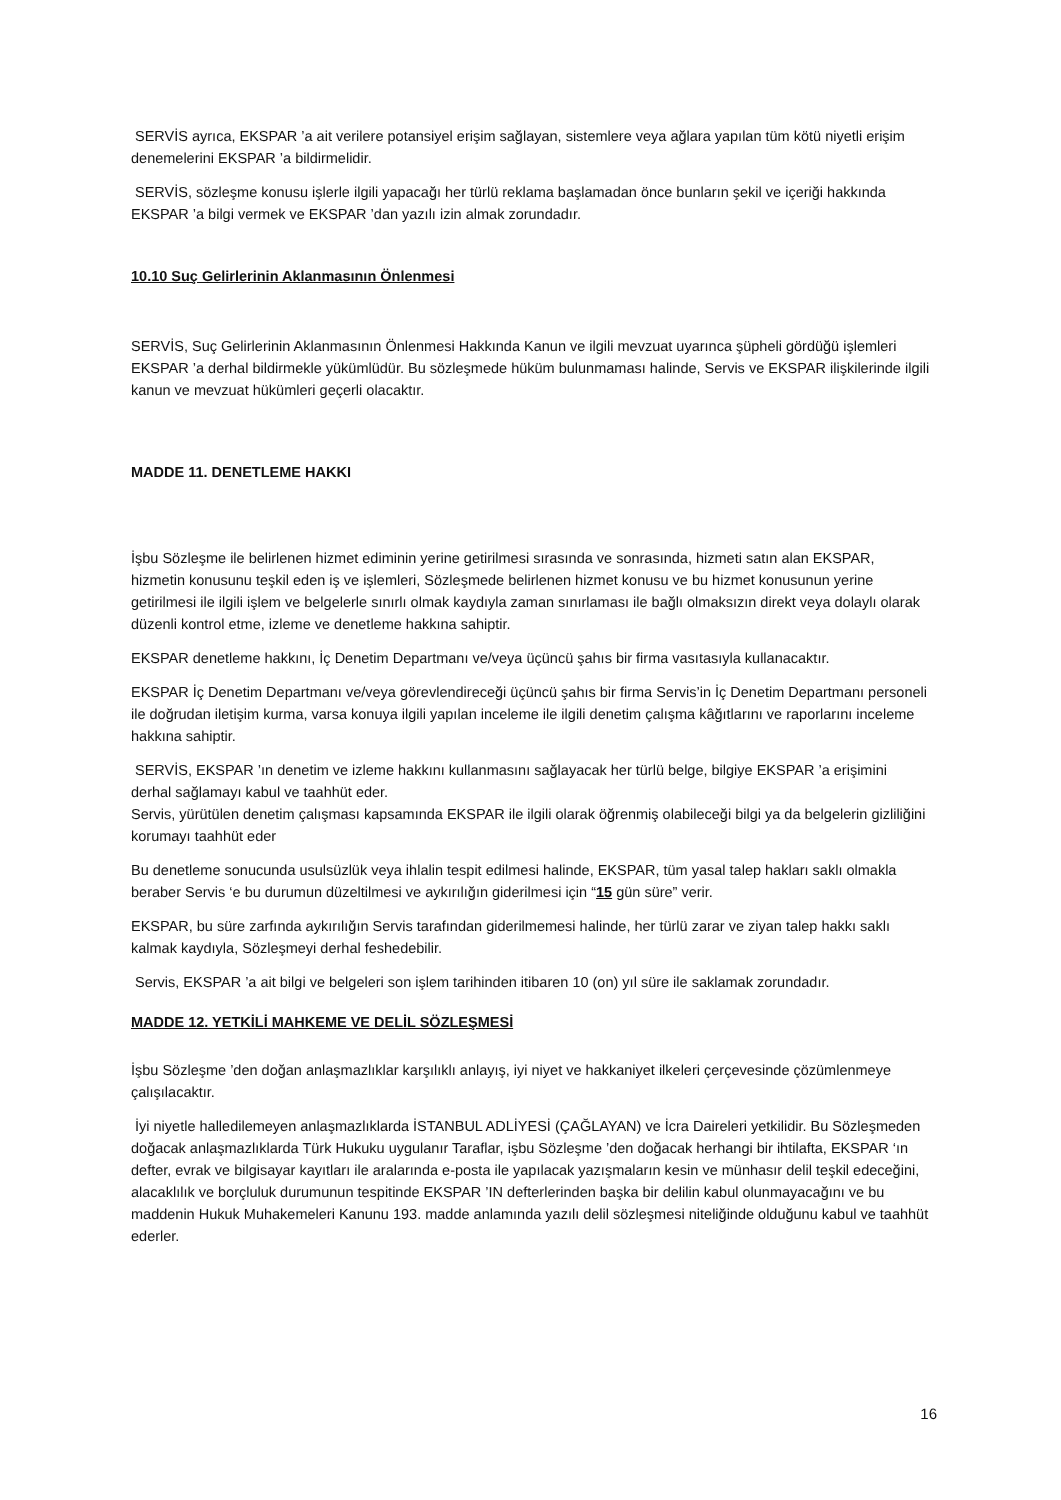SERVİS ayrıca, EKSPAR ’a ait verilere potansiyel erişim sağlayan, sistemlere veya ağlara yapılan tüm kötü niyetli erişim denemelerini EKSPAR ’a bildirmelidir.
SERVİS, sözleşme konusu işlerle ilgili yapacağı her türlü reklama başlamadan önce bunların şekil ve içeriği hakkında EKSPAR ’a bilgi vermek ve EKSPAR ’dan yazılı izin almak zorundadır.
10.10 Suç Gelirlerinin Aklanmasının Önlenmesi
SERVİS, Suç Gelirlerinin Aklanmasının Önlenmesi Hakkında Kanun ve ilgili mevzuat uyarınca şüpheli gördüğü işlemleri EKSPAR ’a derhal bildirmekle yükümlüdür. Bu sözleşmede hüküm bulunmaması halinde, Servis ve EKSPAR ilişkilerinde ilgili kanun ve mevzuat hükümleri geçerli olacaktır.
MADDE 11. DENETLEME HAKKI
İşbu Sözleşme ile belirlenen hizmet ediminin yerine getirilmesi sırasında ve sonrasında, hizmeti satın alan EKSPAR, hizmetin konusunu teşkil eden iş ve işlemleri, Sözleşmede belirlenen hizmet konusu ve bu hizmet konusunun yerine getirilmesi ile ilgili işlem ve belgelerle sınırlı olmak kaydıyla zaman sınırlaması ile bağlı olmaksızın direkt veya dolaylı olarak düzenli kontrol etme, izleme ve denetleme hakkına sahiptir.
EKSPAR denetleme hakkını, İç Denetim Departmanı ve/veya üçüncü şahıs bir firma vasıtasıyla kullanacaktır.
EKSPAR İç Denetim Departmanı ve/veya görevlendireceği üçüncü şahıs bir firma Servis’in İç Denetim Departmanı personeli ile doğrudan iletişim kurma, varsa konuya ilgili yapılan inceleme ile ilgili denetim çalışma kâğıtlarını ve raporlarını inceleme hakkına sahiptir.
SERVİS, EKSPAR ’ın denetim ve izleme hakkını kullanmasını sağlayacak her türlü belge, bilgiye EKSPAR ’a erişimini derhal sağlamayı kabul ve taahhüt eder.
Servis, yürütülen denetim çalışması kapsamında EKSPAR ile ilgili olarak öğrenmiş olabileceği bilgi ya da belgelerin gizliliğini korumayı taahhüt eder
Bu denetleme sonucunda usulsüzlük veya ihlalin tespit edilmesi halinde, EKSPAR, tüm yasal talep hakları saklı olmakla beraber Servis ‘e bu durumun düzeltilmesi ve aykırılığın giderilmesi için “15 gün süre” verir.
EKSPAR, bu süre zarfında aykırılığın Servis tarafından giderilmemesi halinde, her türlü zarar ve ziyan talep hakkı saklı kalmak kaydıyla, Sözleşmeyi derhal feshedebilir.
Servis, EKSPAR ’a ait bilgi ve belgeleri son işlem tarihinden itibaren 10 (on) yıl süre ile saklamak zorundadır.
MADDE 12. YETKİLİ MAHKEME VE DELİL SÖZLEŞMESİ
İşbu Sözleşme ’den doğan anlaşmazlıklar karşılıklı anlayış, iyi niyet ve hakkaniyet ilkeleri çerçevesinde çözümlenmeye çalışılacaktır.
İyi niyetle halledilemeyen anlaşmazlıklarda İSTANBUL ADLİYESİ (ÇAĞLAYAN) ve İcra Daireleri yetkilidir. Bu Sözleşmeden doğacak anlaşmazlıklarda Türk Hukuku uygulanır Taraflar, işbu Sözleşme ’den doğacak herhangi bir ihtilafta, EKSPAR ‘ın defter, evrak ve bilgisayar kayıtları ile aralarında e-posta ile yapılacak yazışmaların kesin ve münhasır delil teşkil edeceğini, alacaklılık ve borçluluk durumunun tespitinde EKSPAR ’IN defterlerinden başka bir delilin kabul olunmayacağını ve bu maddenin Hukuk Muhakemeleri Kanunu 193. madde anlamında yazılı delil sözleşmesi niteliğinde olduğunu kabul ve taahhüt ederler.
16